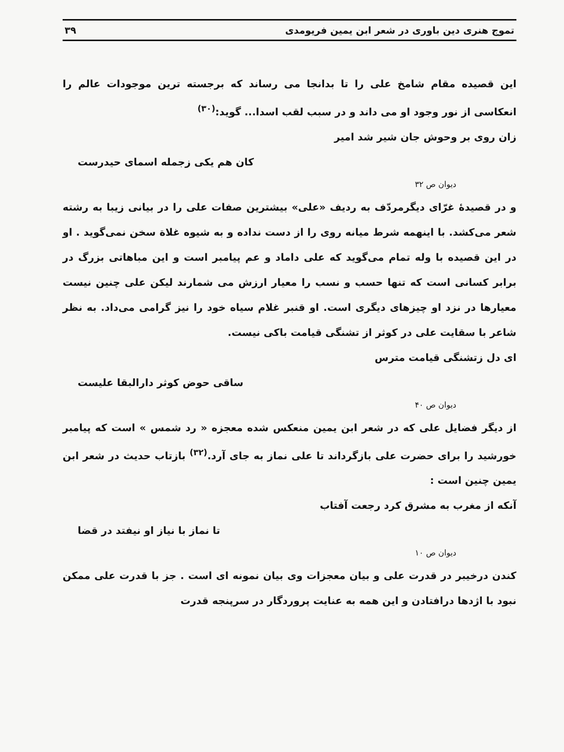تموج هنری دین باوری در شعر ابن یمین فریومدی ۳۹
این قصیده مقام شامخ علی را تا بدانجا می رساند که برجسته ترین موجودات عالم را انعکاسی از نور وجود او می داند و در سبب لقب اسدا... گوید:<sup>(۳۰)</sup>
زان روی بر وحوش جان شیر شد امیر
کان هم یکی زجمله اسمای حیدرست
دیوان ص ۳۲
و در قصیدهٔ غرّای دیگرمردّف به ردیف «علی» بیشترین صفات علی را در بیانی زیبا به رشته شعر می‌کشد. با اینهمه شرط میانه روی را از دست نداده و به شیوه غلاة سخن نمی‌گوید . او در این قصیده با وله تمام می‌گوید که علی داماد و عم پیامبر است و این مباهاتی بزرگ در برابر کسانی است که تنها حسب و نسب را معیار ارزش می شمارند لیکن علی چنین نیست معیارها در نزد او چیزهای دیگری است. او قنبر غلام سیاه خود را نیز گرامی می‌داد. به نظر شاعر با سقایت علی در کوثر از تشنگی قیامت باکی نیست.
ای دل زتشنگی قیامت مترس
ساقی حوض کوثر دارالبقا علیست
دیوان ص ۴۰
از دیگر فضایل علی که در شعر ابن یمین منعکس شده معجزه « رد شمس » است که پیامبر خورشید را برای حضرت علی بازگرداند تا علی نماز به جای آرد.<sup>(۳۲)</sup> بازتاب حدیث در شعر ابن یمین چنین است :
آنکه از مغرب به مشرق کرد رجعت آفتاب
تا نماز با نیاز او نیفتد در قضا
دیوان ص ۱۰
کندن درخیبر در قدرت علی و بیان معجزات وی بیان نمونه ای است . جز با قدرت علی ممکن نبود با اژدها درافتادن و این همه به عنایت پروردگار در سرپنجه قدرت